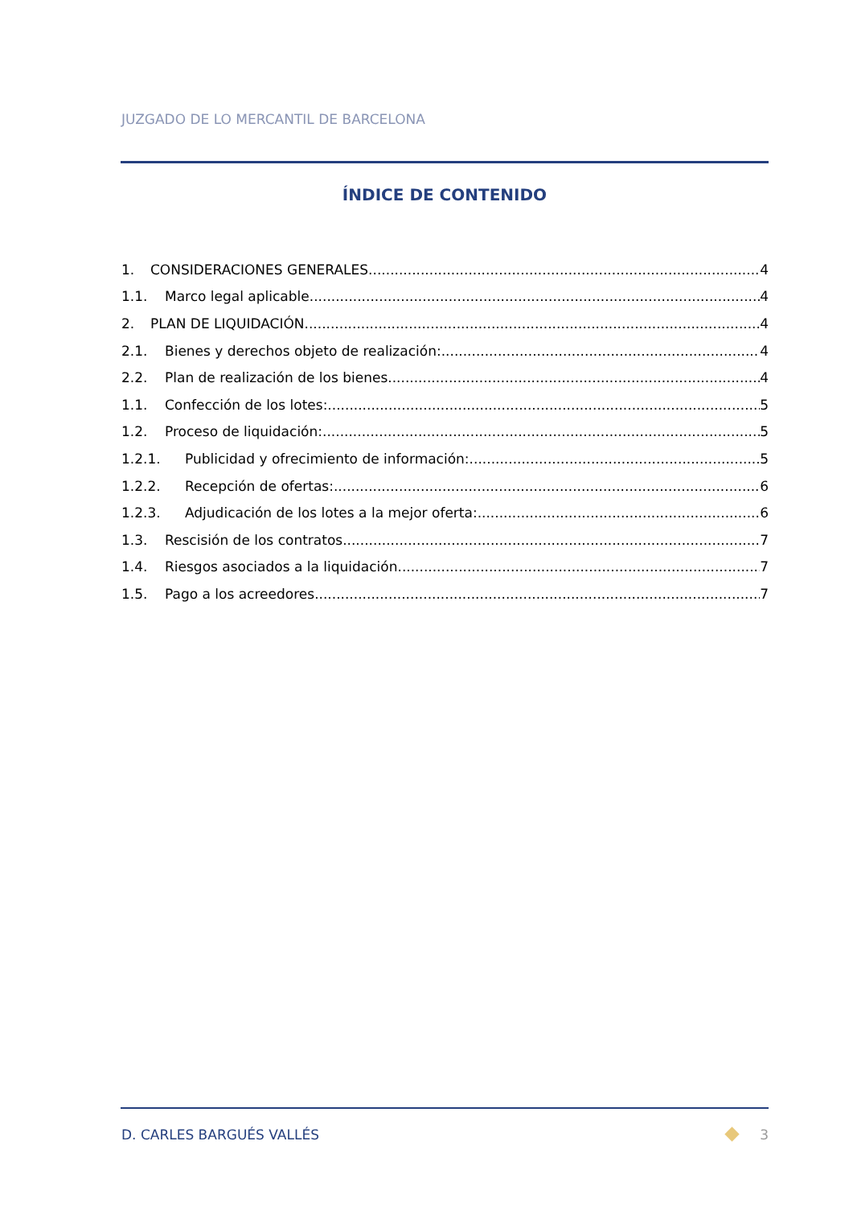JUZGADO DE LO MERCANTIL DE BARCELONA
ÍNDICE DE CONTENIDO
1. CONSIDERACIONES GENERALES 4
1.1. Marco legal aplicable 4
2. PLAN DE LIQUIDACIÓN 4
2.1. Bienes y derechos objeto de realización: 4
2.2. Plan de realización de los bienes 4
1.1. Confección de los lotes: 5
1.2. Proceso de liquidación: 5
1.2.1. Publicidad y ofrecimiento de información: 5
1.2.2. Recepción de ofertas: 6
1.2.3. Adjudicación de los lotes a la mejor oferta: 6
1.3. Rescisión de los contratos 7
1.4. Riesgos asociados a la liquidación 7
1.5. Pago a los acreedores 7
D. CARLES BARGUÉS VALLÉS 3